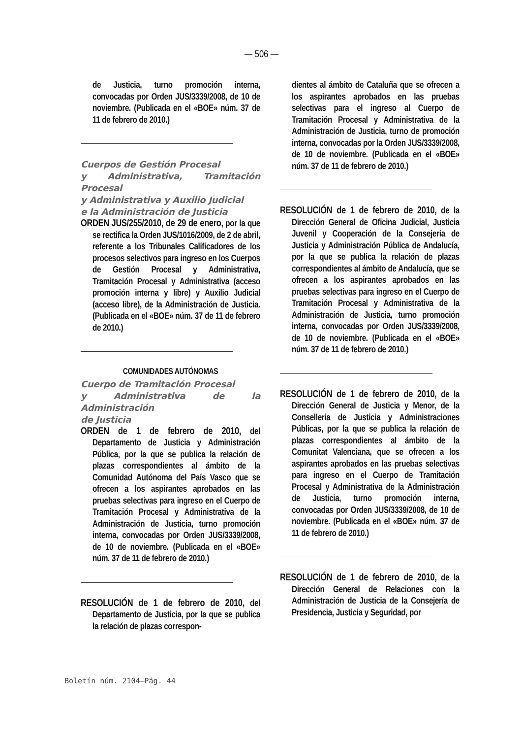— 506 —
de Justicia, turno promoción interna, convocadas por Orden JUS/3339/2008, de 10 de noviembre. (Publicada en el «BOE» núm. 37 de 11 de febrero de 2010.)
Cuerpos de Gestión Procesal
y Administrativa, Tramitación Procesal
y Administrativa y Auxilio Judicial
e la Administración de Justicia
ORDEN JUS/255/2010, de 29 de enero, por la que se rectifica la Orden JUS/1016/2009, de 2 de abril, referente a los Tribunales Calificadores de los procesos selectivos para ingreso en los Cuerpos de Gestión Procesal y Administrativa, Tramitación Procesal y Administrativa (acceso promoción interna y libre) y Auxilio Judicial (acceso libre), de la Administración de Justicia. (Publicada en el «BOE» núm. 37 de 11 de febrero de 2010.)
COMUNIDADES AUTÓNOMAS
Cuerpo de Tramitación Procesal
y Administrativa de la Administración
de Justicia
ORDEN de 1 de febrero de 2010, del Departamento de Justicia y Administración Pública, por la que se publica la relación de plazas correspondientes al ámbito de la Comunidad Autónoma del País Vasco que se ofrecen a los aspirantes aprobados en las pruebas selectivas para ingreso en el Cuerpo de Tramitación Procesal y Administrativa de la Administración de Justicia, turno promoción interna, convocadas por Orden JUS/3339/2008, de 10 de noviembre. (Publicada en el «BOE» núm. 37 de 11 de febrero de 2010.)
RESOLUCIÓN de 1 de febrero de 2010, del Departamento de Justicia, por la que se publica la relación de plazas correspon-
dientes al ámbito de Cataluña que se ofrecen a los aspirantes aprobados en las pruebas selectivas para el ingreso al Cuerpo de Tramitación Procesal y Administrativa de la Administración de Justicia, turno de promoción interna, convocadas por la Orden JUS/3339/2008, de 10 de noviembre. (Publicada en el «BOE» núm. 37 de 11 de febrero de 2010.)
RESOLUCIÓN de 1 de febrero de 2010, de la Dirección General de Oficina Judicial, Justicia Juvenil y Cooperación de la Consejería de Justicia y Administración Pública de Andalucía, por la que se publica la relación de plazas correspondientes al ámbito de Andalucía, que se ofrecen a los aspirantes aprobados en las pruebas selectivas para ingreso en el Cuerpo de Tramitación Procesal y Administrativa de la Administración de Justicia, turno promoción interna, convocadas por Orden JUS/3339/2008, de 10 de noviembre. (Publicada en el «BOE» núm. 37 de 11 de febrero de 2010.)
RESOLUCIÓN de 1 de febrero de 2010, de la Dirección General de Justicia y Menor, de la Conselleria de Justicia y Administraciones Públicas, por la que se publica la relación de plazas correspondientes al ámbito de la Comunitat Valenciana, que se ofrecen a los aspirantes aprobados en las pruebas selectivas para ingreso en el Cuerpo de Tramitación Procesal y Administrativa de la Administración de Justicia, turno promoción interna, convocadas por Orden JUS/3339/2008, de 10 de noviembre. (Publicada en el «BOE» núm. 37 de 11 de febrero de 2010.)
RESOLUCIÓN de 1 de febrero de 2010, de la Dirección General de Relaciones con la Administración de Justicia de la Consejería de Presidencia, Justicia y Seguridad, por
Boletín núm. 2104—Pág. 44